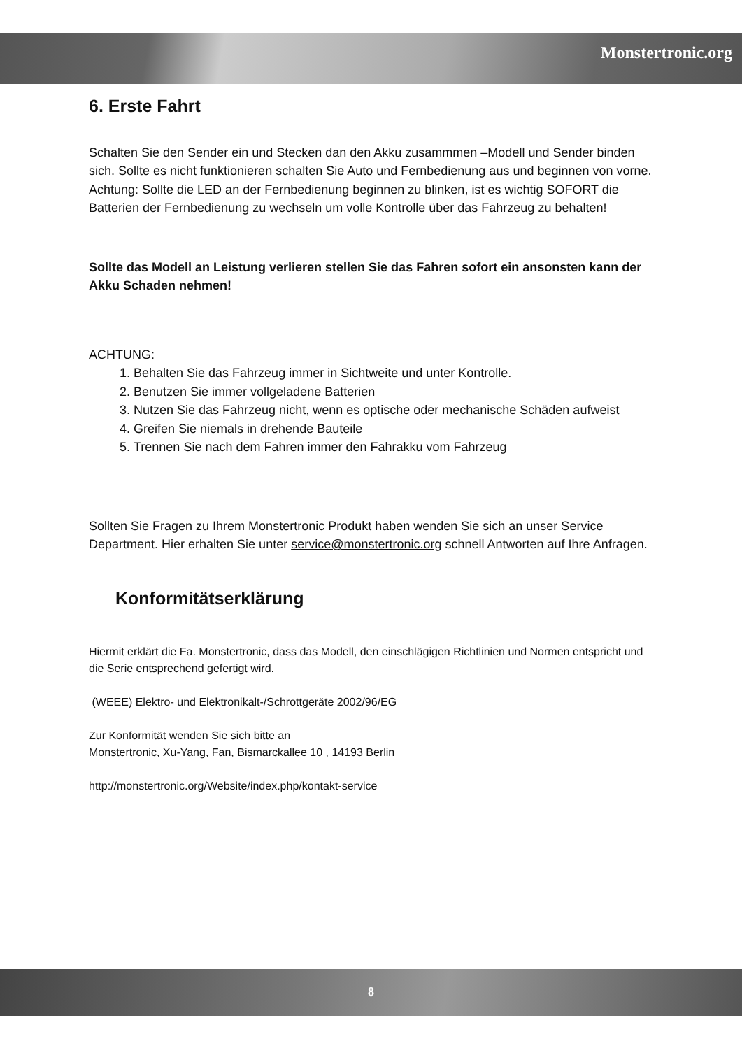Monstertronic.org
6. Erste Fahrt
Schalten Sie den Sender ein und Stecken dan den Akku zusammmen –Modell und Sender binden sich. Sollte es nicht funktionieren schalten Sie Auto und Fernbedienung aus und beginnen von vorne. Achtung: Sollte die LED an der Fernbedienung beginnen zu blinken, ist es wichtig SOFORT die Batterien der Fernbedienung zu wechseln um volle Kontrolle über das Fahrzeug zu behalten!
Sollte das Modell an Leistung verlieren stellen Sie das Fahren sofort ein ansonsten kann der Akku Schaden nehmen!
ACHTUNG:
1. Behalten Sie das Fahrzeug immer in Sichtweite und unter Kontrolle.
2. Benutzen Sie immer vollgeladene Batterien
3. Nutzen Sie das Fahrzeug nicht, wenn es optische oder mechanische Schäden aufweist
4. Greifen Sie niemals in drehende Bauteile
5. Trennen Sie nach dem Fahren immer den Fahrakku vom Fahrzeug
Sollten Sie Fragen zu Ihrem Monstertronic Produkt haben wenden Sie sich an unser Service Department. Hier erhalten Sie unter service@monstertronic.org schnell Antworten auf Ihre Anfragen.
Konformitätserklärung
Hiermit erklärt die Fa. Monstertronic, dass das Modell, den einschlägigen Richtlinien und Normen entspricht und die Serie entsprechend gefertigt wird.
(WEEE) Elektro- und Elektronikalt-/Schrottgeräte 2002/96/EG
Zur Konformität wenden Sie sich bitte an
Monstertronic, Xu-Yang, Fan, Bismarckallee 10 , 14193 Berlin
http://monstertronic.org/Website/index.php/kontakt-service
8